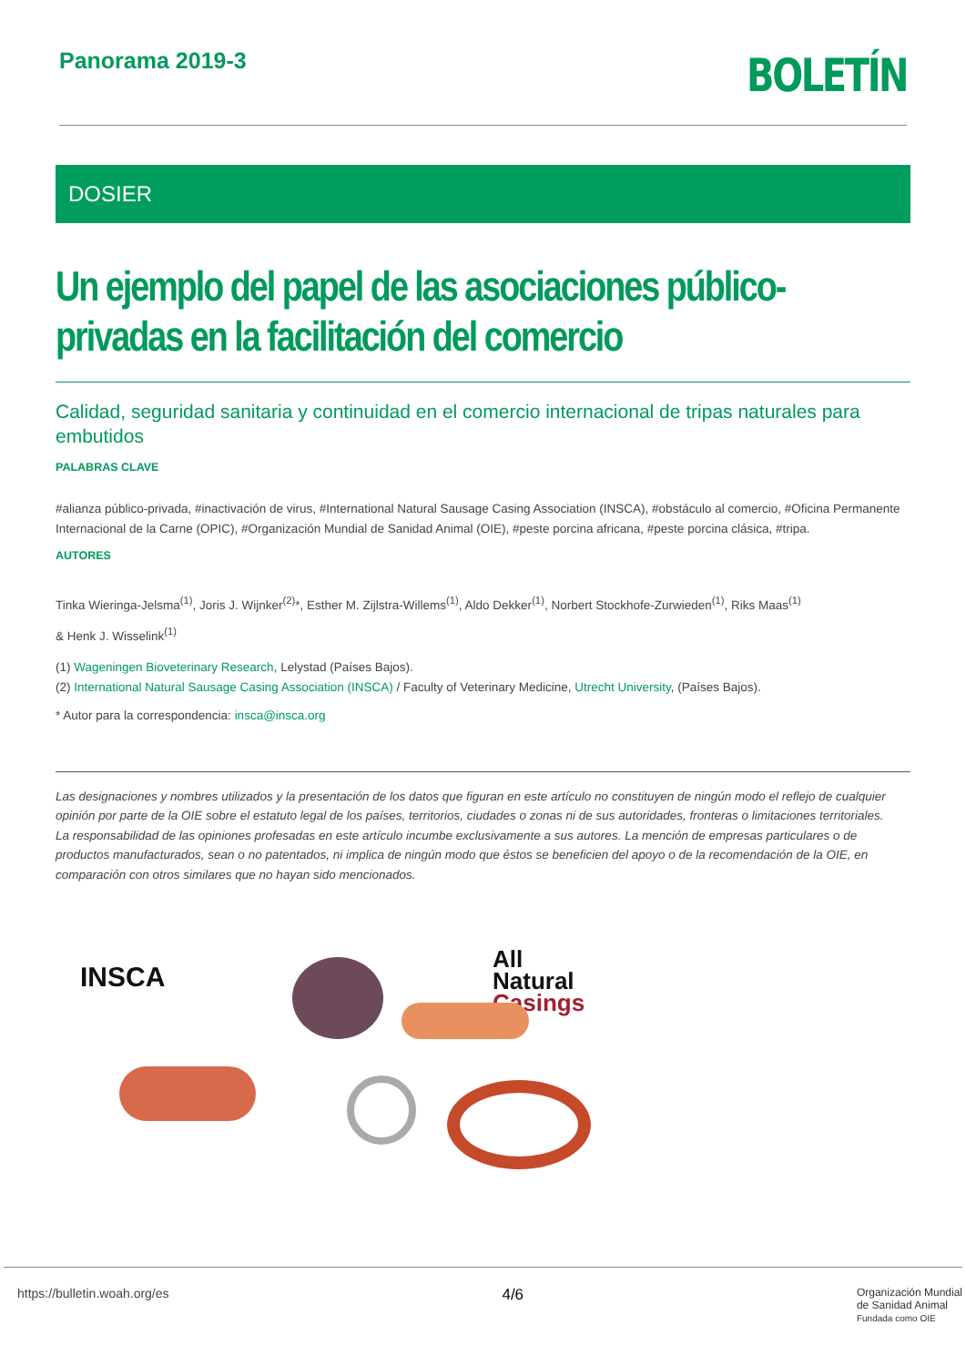Panorama 2019-3
BOLETÍN
DOSIER
Un ejemplo del papel de las asociaciones público-privadas en la facilitación del comercio
Calidad, seguridad sanitaria y continuidad en el comercio internacional de tripas naturales para embutidos
PALABRAS CLAVE
#alianza público-privada, #inactivación de virus, #International Natural Sausage Casing Association (INSCA), #obstáculo al comercio, #Oficina Permanente Internacional de la Carne (OPIC), #Organización Mundial de Sanidad Animal (OIE), #peste porcina africana, #peste porcina clásica, #tripa.
AUTORES
Tinka Wieringa-Jelsma<sup>(1)</sup>, Joris J. Wijnker<sup>(2)</sup>*, Esther M. Zijlstra-Willems<sup>(1)</sup>, Aldo Dekker<sup>(1)</sup>, Norbert Stockhofe-Zurwieden<sup>(1)</sup>, Riks Maas<sup>(1)</sup>
& Henk J. Wisselink<sup>(1)</sup>
(1) Wageningen Bioveterinary Research, Lelystad (Países Bajos).
(2) International Natural Sausage Casing Association (INSCA) / Faculty of Veterinary Medicine, Utrecht University, (Países Bajos).
* Autor para la correspondencia: insca@insca.org
Las designaciones y nombres utilizados y la presentación de los datos que figuran en este artículo no constituyen de ningún modo el reflejo de cualquier opinión por parte de la OIE sobre el estatuto legal de los países, territorios, ciudades o zonas ni de sus autoridades, fronteras o limitaciones territoriales.
La responsabilidad de las opiniones profesadas en este artículo incumbe exclusivamente a sus autores. La mención de empresas particulares o de productos manufacturados, sean o no patentados, ni implica de ningún modo que éstos se beneficien del apoyo o de la recomendación de la OIE, en comparación con otros similares que no hayan sido mencionados.
INSCA
All
Natural
Casings
https://bulletin.woah.org/es 4/6 Organización Mundial
de Sanidad Animal
Fundada como OIE